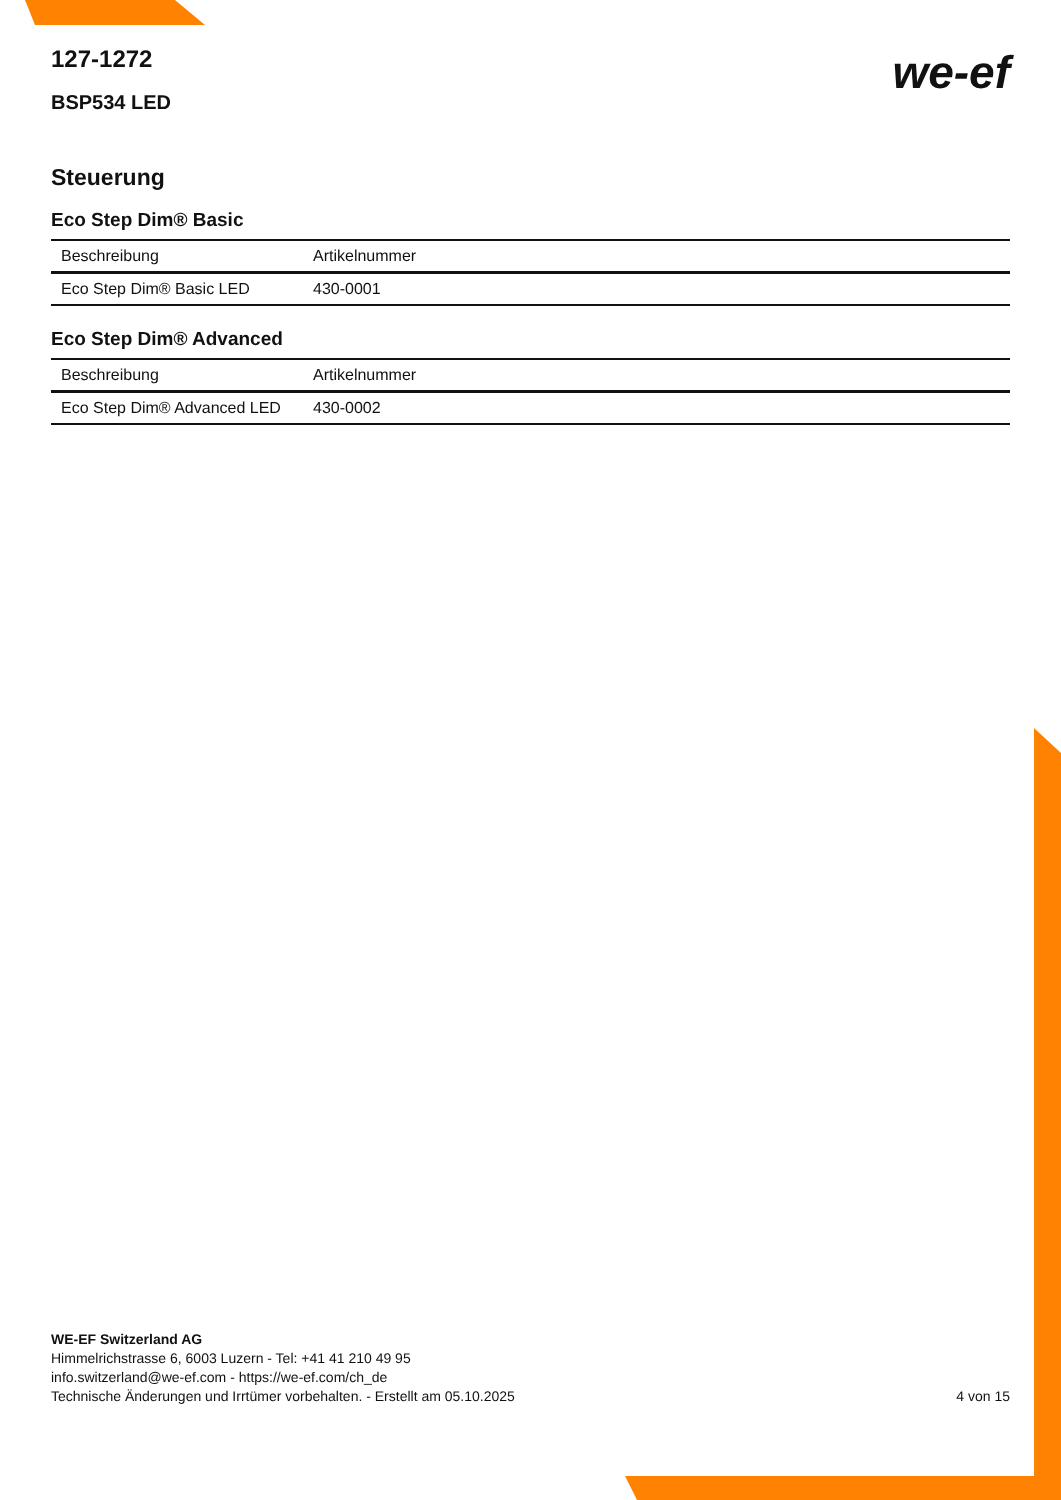we-ef
127-1272
BSP534 LED
Steuerung
Eco Step Dim® Basic
| Beschreibung | Artikelnummer |
| --- | --- |
| Eco Step Dim® Basic LED | 430-0001 |
Eco Step Dim® Advanced
| Beschreibung | Artikelnummer |
| --- | --- |
| Eco Step Dim® Advanced LED | 430-0002 |
WE-EF Switzerland AG
Himmelrichstrasse 6, 6003 Luzern - Tel: +41 41 210 49 95
info.switzerland@we-ef.com - https://we-ef.com/ch_de
Technische Änderungen und Irrtümer vorbehalten. - Erstellt am 05.10.2025
4 von 15